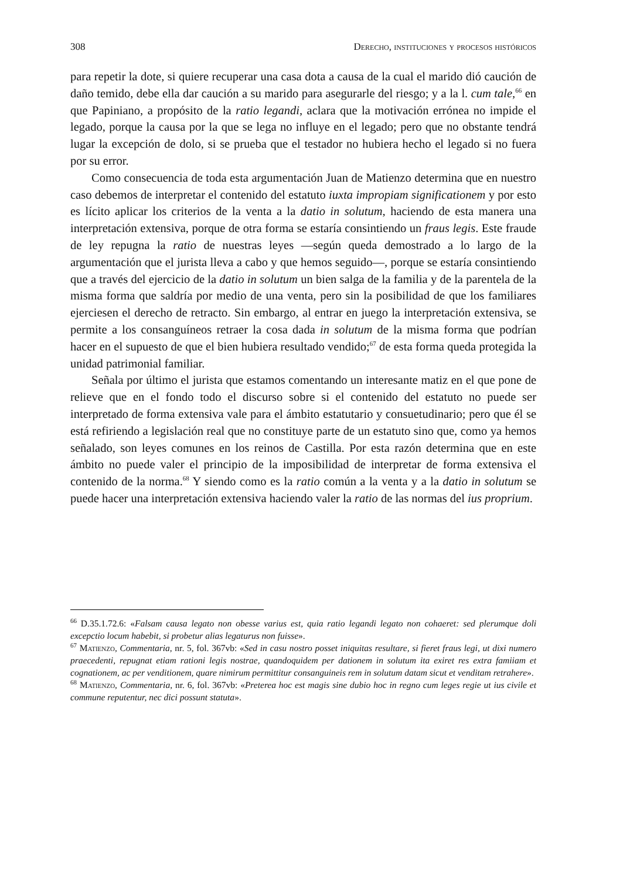308 Derecho, instituciones y procesos históricos
para repetir la dote, si quiere recuperar una casa dota a causa de la cual el marido dió caución de daño temido, debe ella dar caución a su marido para asegurarle del riesgo; y a la l. cum tale,<sup>66</sup> en que Papiniano, a propósito de la ratio legandi, aclara que la motivación errónea no impide el legado, porque la causa por la que se lega no influye en el legado; pero que no obstante tendrá lugar la excepción de dolo, si se prueba que el testador no hubiera hecho el legado si no fuera por su error.
Como consecuencia de toda esta argumentación Juan de Matienzo determina que en nuestro caso debemos de interpretar el contenido del estatuto iuxta impropiam significationem y por esto es lícito aplicar los criterios de la venta a la datio in solutum, haciendo de esta manera una interpretación extensiva, porque de otra forma se estaría consintiendo un fraus legis. Este fraude de ley repugna la ratio de nuestras leyes —según queda demostrado a lo largo de la argumentación que el jurista lleva a cabo y que hemos seguido—, porque se estaría consintiendo que a través del ejercicio de la datio in solutum un bien salga de la familia y de la parentela de la misma forma que saldría por medio de una venta, pero sin la posibilidad de que los familiares ejerciesen el derecho de retracto. Sin embargo, al entrar en juego la interpretación extensiva, se permite a los consanguíneos retraer la cosa dada in solutum de la misma forma que podrían hacer en el supuesto de que el bien hubiera resultado vendido;<sup>67</sup> de esta forma queda protegida la unidad patrimonial familiar.
Señala por último el jurista que estamos comentando un interesante matiz en el que pone de relieve que en el fondo todo el discurso sobre si el contenido del estatuto no puede ser interpretado de forma extensiva vale para el ámbito estatutario y consuetudinario; pero que él se está refiriendo a legislación real que no constituye parte de un estatuto sino que, como ya hemos señalado, son leyes comunes en los reinos de Castilla. Por esta razón determina que en este ámbito no puede valer el principio de la imposibilidad de interpretar de forma extensiva el contenido de la norma.<sup>68</sup> Y siendo como es la ratio común a la venta y a la datio in solutum se puede hacer una interpretación extensiva haciendo valer la ratio de las normas del ius proprium.
<sup>66</sup> D.35.1.72.6: «Falsam causa legato non obesse varius est, quia ratio legandi legato non cohaeret: sed plerumque doli excepctio locum habebit, si probetur alias legaturus non fuisse».
<sup>67</sup> Matienzo, Commentaria, nr. 5, fol. 367vb: «Sed in casu nostro posset iniquitas resultare, si fieret fraus legi, ut dixi numero praecedenti, repugnat etiam rationi legis nostrae, quandoquidem per dationem in solutum ita exiret res extra famiiam et cognationem, ac per venditionem, quare nimirum permittitur consanguineis rem in solutum datam sicut et venditam retrahere».
<sup>68</sup> Matienzo, Commentaria, nr. 6, fol. 367vb: «Preterea hoc est magis sine dubio hoc in regno cum leges regie ut ius civile et commune reputentur, nec dici possunt statuta».